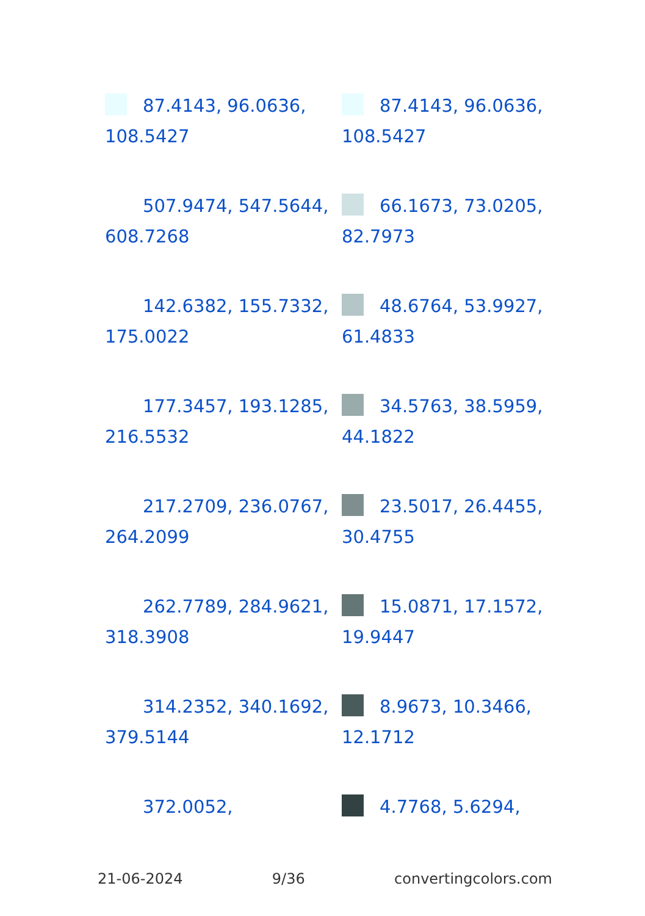87.4143, 96.0636, 108.5427
87.4143, 96.0636, 108.5427
507.9474, 547.5644, 608.7268
66.1673, 73.0205, 82.7973
142.6382, 155.7332, 175.0022
48.6764, 53.9927, 61.4833
177.3457, 193.1285, 216.5532
34.5763, 38.5959, 44.1822
217.2709, 236.0767, 264.2099
23.5017, 26.4455, 30.4755
262.7789, 284.9621, 318.3908
15.0871, 17.1572, 19.9447
314.2352, 340.1692, 379.5144
8.9673, 10.3466, 12.1712
372.0052,
4.7768, 5.6294,
21-06-2024 9/36 convertingcolors.com